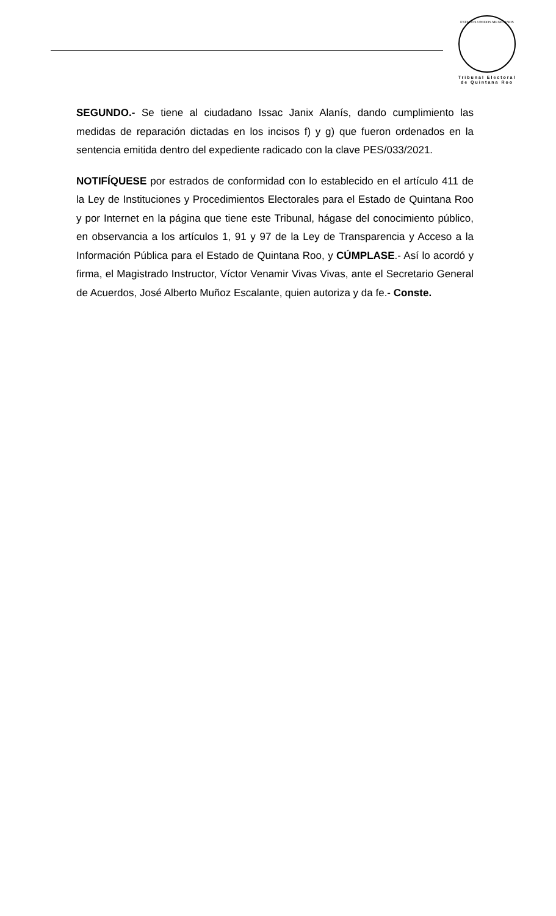ESTADOS UNIDOS MEXICANOS
Tribunal Electoral de Quintana Roo
SEGUNDO.- Se tiene al ciudadano Issac Janix Alanís, dando cumplimiento las medidas de reparación dictadas en los incisos f) y g) que fueron ordenados en la sentencia emitida dentro del expediente radicado con la clave PES/033/2021.
NOTIFÍQUESE por estrados de conformidad con lo establecido en el artículo 411 de la Ley de Instituciones y Procedimientos Electorales para el Estado de Quintana Roo y por Internet en la página que tiene este Tribunal, hágase del conocimiento público, en observancia a los artículos 1, 91 y 97 de la Ley de Transparencia y Acceso a la Información Pública para el Estado de Quintana Roo, y CÚMPLASE.- Así lo acordó y firma, el Magistrado Instructor, Víctor Venamir Vivas Vivas, ante el Secretario General de Acuerdos, José Alberto Muñoz Escalante, quien autoriza y da fe.- Conste.